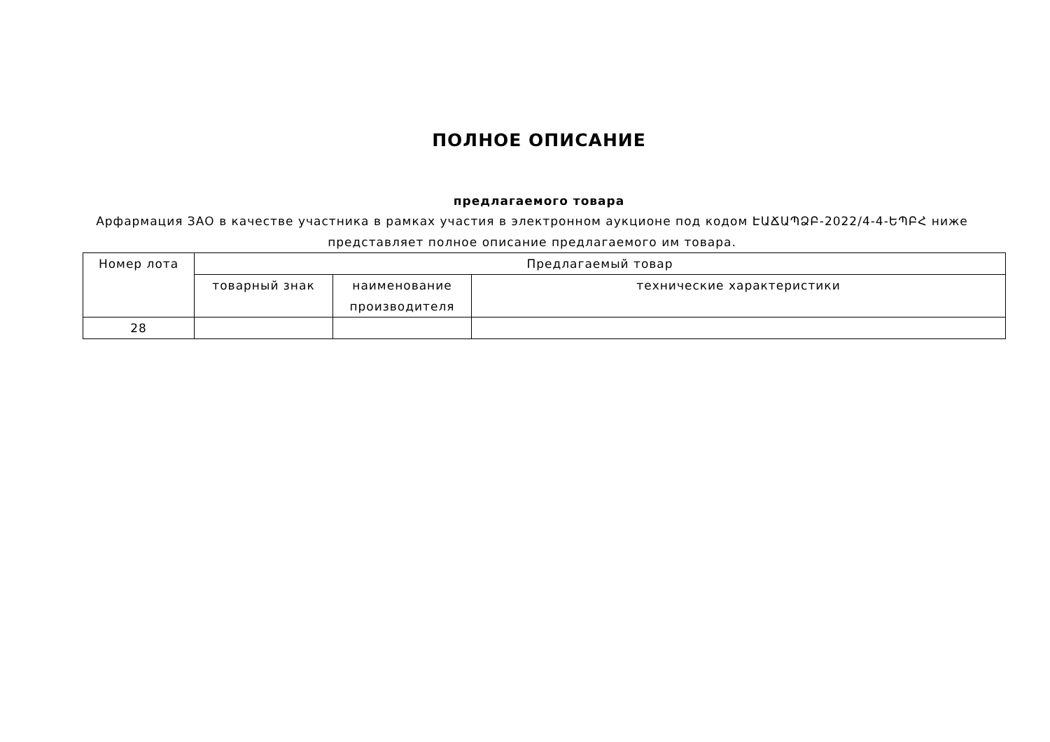ПОЛНОЕ ОПИСАНИЕ
предлагаемого товара
Арфармация ЗАО в качестве участника в рамках участия в электронном аукционе под кодом ԷԱՃԱՊՁԲ-2022/4-4-ԵՊԲՀ ниже представляет полное описание предлагаемого им товара.
| Номер лота | Предлагаемый товар | | |
| --- | --- | --- | --- |
| | товарный знак | наименование производителя | технические характеристики |
| 28 | | | |